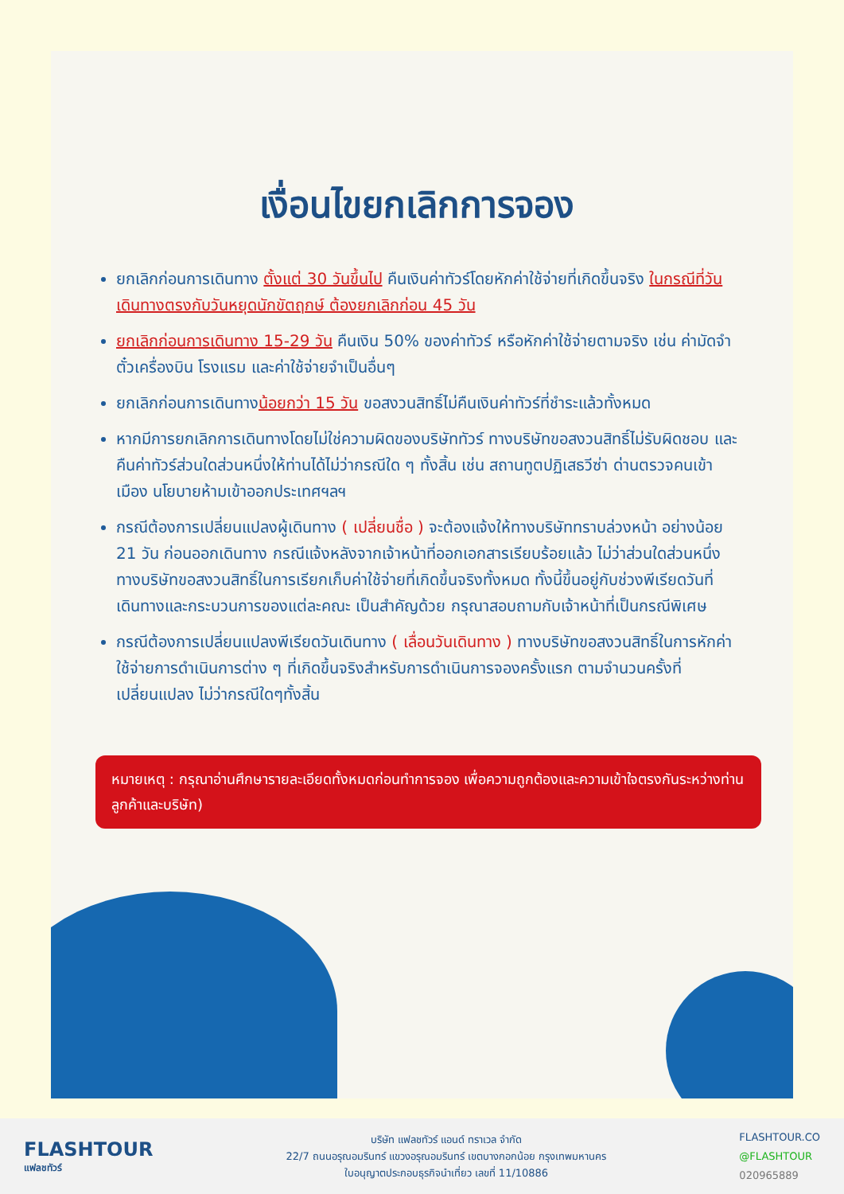เงื่อนไขยกเลิกการจอง
ยกเลิกก่อนการเดินทาง ตั้งแต่ 30 วันขึ้นไป คืนเงินค่าทัวร์โดยหักค่าใช้จ่ายที่เกิดขึ้นจริง ในกรณีที่วันเดินทางตรงกับวันหยุดนักขัตฤกษ์ ต้องยกเลิกก่อน 45 วัน
ยกเลิกก่อนการเดินทาง 15-29 วัน คืนเงิน 50% ของค่าทัวร์ หรือหักค่าใช้จ่ายตามจริง เช่น ค่ามัดจำตั๋วเครื่องบิน โรงแรม และค่าใช้จ่ายจำเป็นอื่นๆ
ยกเลิกก่อนการเดินทางน้อยกว่า 15 วัน ขอสงวนสิทธิ์ไม่คืนเงินค่าทัวร์ที่ชำระแล้วทั้งหมด
หากมีการยกเลิกการเดินทางโดยไม่ใช่ความผิดของบริษัททัวร์ ทางบริษัทขอสงวนสิทธิ์ไม่รับผิดชอบ และ คืนค่าทัวร์ส่วนใดส่วนหนึ่งให้ท่านได้ไม่ว่ากรณีใด ๆ ทั้งสิ้น เช่น สถานทูตปฏิเสธวีซ่า ด่านตรวจคนเข้าเมือง นโยบายห้ามเข้าออกประเทศฯลฯ
กรณีต้องการเปลี่ยนแปลงผู้เดินทาง ( เปลี่ยนชื่อ ) จะต้องแจ้งให้ทางบริษัททราบล่วงหน้า อย่างน้อย 21 วัน ก่อนออกเดินทาง กรณีแจ้งหลังจากเจ้าหน้าที่ออกเอกสารเรียบร้อยแล้ว ไม่ว่าส่วนใดส่วนหนึ่ง ทางบริษัทขอสงวนสิทธิ์ในการเรียกเก็บค่าใช้จ่ายที่เกิดขึ้นจริงทั้งหมด ทั้งนี้ขึ้นอยู่กับช่วงพีเรียดวันที่เดินทางและกระบวนการของแต่ละคณะ เป็นสำคัญด้วย กรุณาสอบถามกับเจ้าหน้าที่เป็นกรณีพิเศษ
กรณีต้องการเปลี่ยนแปลงพีเรียดวันเดินทาง ( เลื่อนวันเดินทาง ) ทางบริษัทขอสงวนสิทธิ์ในการหักค่าใช้จ่ายการดำเนินการต่าง ๆ ที่เกิดขึ้นจริงสำหรับการดำเนินการจองครั้งแรก ตามจำนวนครั้งที่เปลี่ยนแปลง ไม่ว่ากรณีใดๆทั้งสิ้น
หมายเหตุ : กรุณาอ่านศึกษารายละเอียดทั้งหมดก่อนทำการจอง เพื่อความถูกต้องและความเข้าใจตรงกันระหว่างท่านลูกค้าและบริษัท)
FLASHTOUR
แฟลชทัวร์
บริษัท แฟลชทัวร์ แอนด์ ทราเวล จำกัด
22/7 ถนนอรุณอมรินทร์ แขวงอรุณอมรินทร์ เขตบางกอกน้อย กรุงเทพมหานคร
ใบอนุญาตประกอบธุรกิจนำเที่ยว เลขที่ 11/10886
FLASHTOUR.CO
@FLASHTOUR
020965889